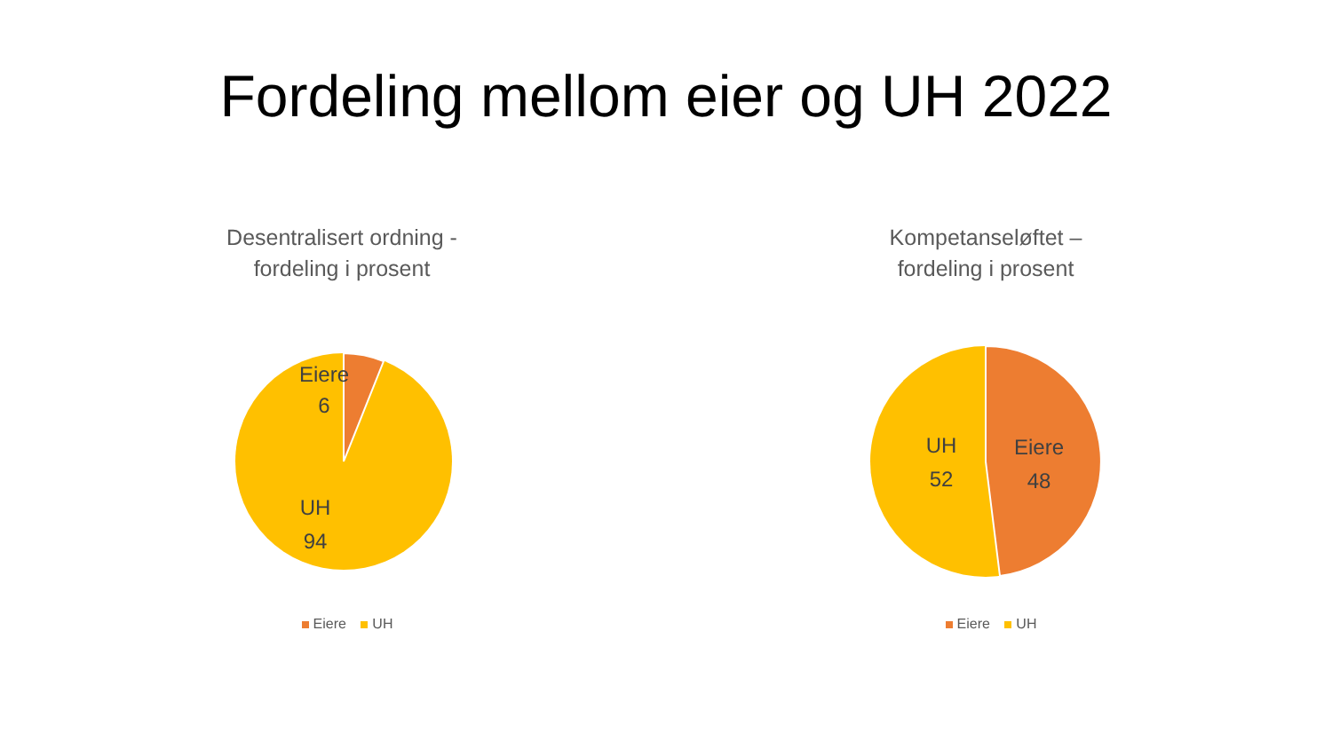Fordeling mellom eier og UH 2022
Desentralisert ordning -
fordeling i prosent
Eiere
6
UH
94
Eiere UH
Kompetanseløftet –
fordeling i prosent
UH
52
Eiere
48
Eiere UH